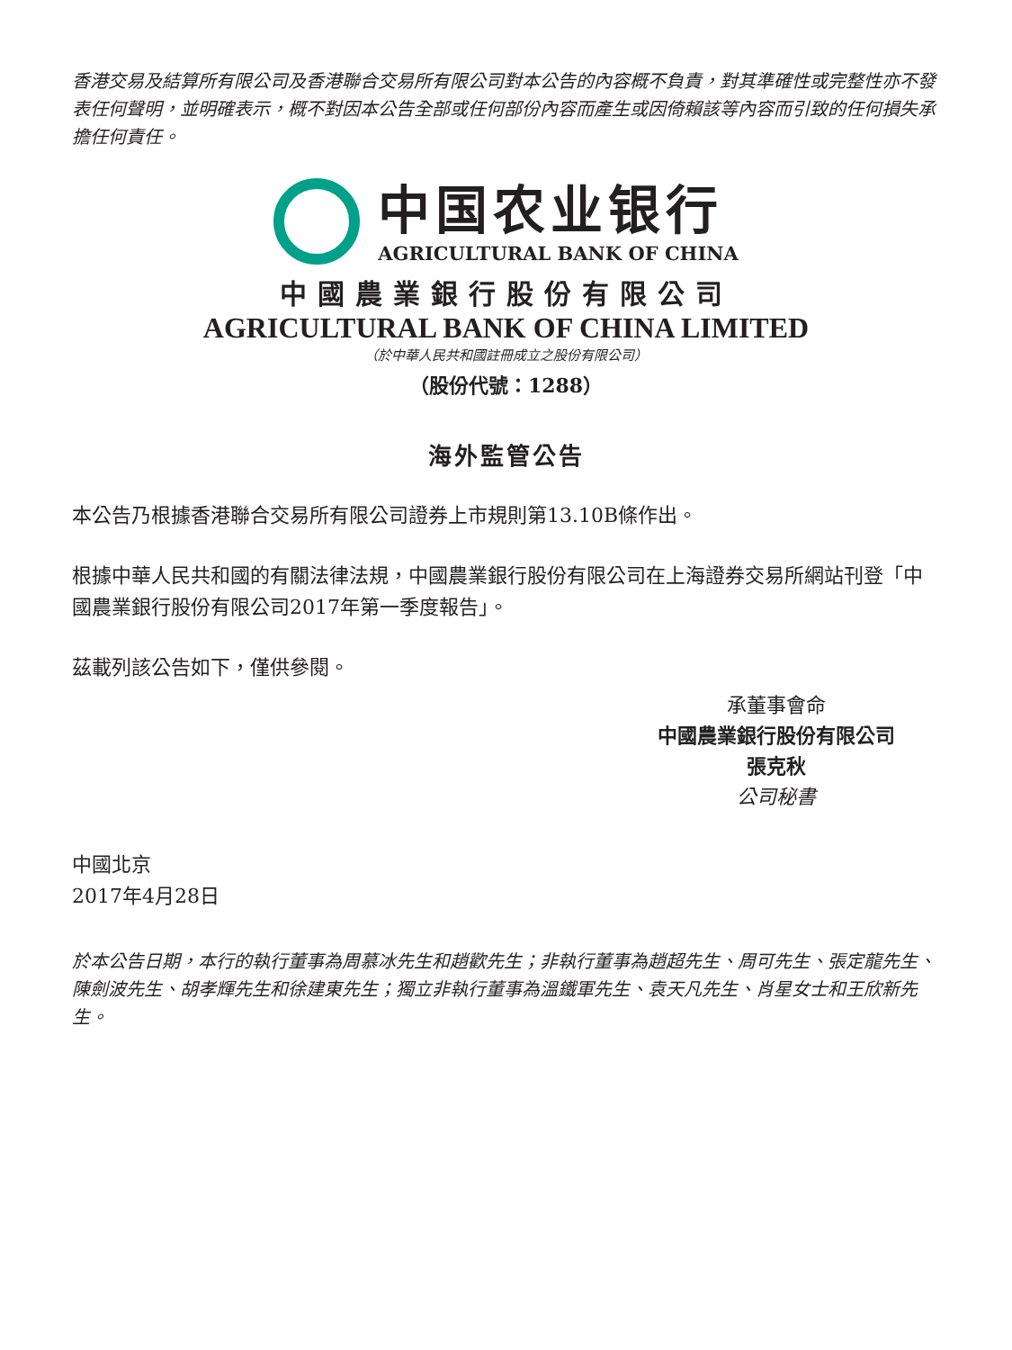香港交易及結算所有限公司及香港聯合交易所有限公司對本公告的內容概不負責，對其準確性或完整性亦不發表任何聲明，並明確表示，概不對因本公告全部或任何部份內容而產生或因倚賴該等內容而引致的任何損失承擔任何責任。
中国农业银行
AGRICULTURAL BANK OF CHINA
中國農業銀行股份有限公司
AGRICULTURAL BANK OF CHINA LIMITED
（於中華人民共和國註冊成立之股份有限公司）
（股份代號：1288）
海外監管公告
本公告乃根據香港聯合交易所有限公司證券上市規則第13.10B條作出。
根據中華人民共和國的有關法律法規，中國農業銀行股份有限公司在上海證券交易所網站刊登「中國農業銀行股份有限公司2017年第一季度報告」。
茲載列該公告如下，僅供參閱。
承董事會命
中國農業銀行股份有限公司
張克秋
公司秘書
中國北京
2017年4月28日
於本公告日期，本行的執行董事為周慕冰先生和趙歡先生；非執行董事為趙超先生、周可先生、張定龍先生、陳劍波先生、胡孝輝先生和徐建東先生；獨立非執行董事為溫鐵軍先生、袁天凡先生、肖星女士和王欣新先生。